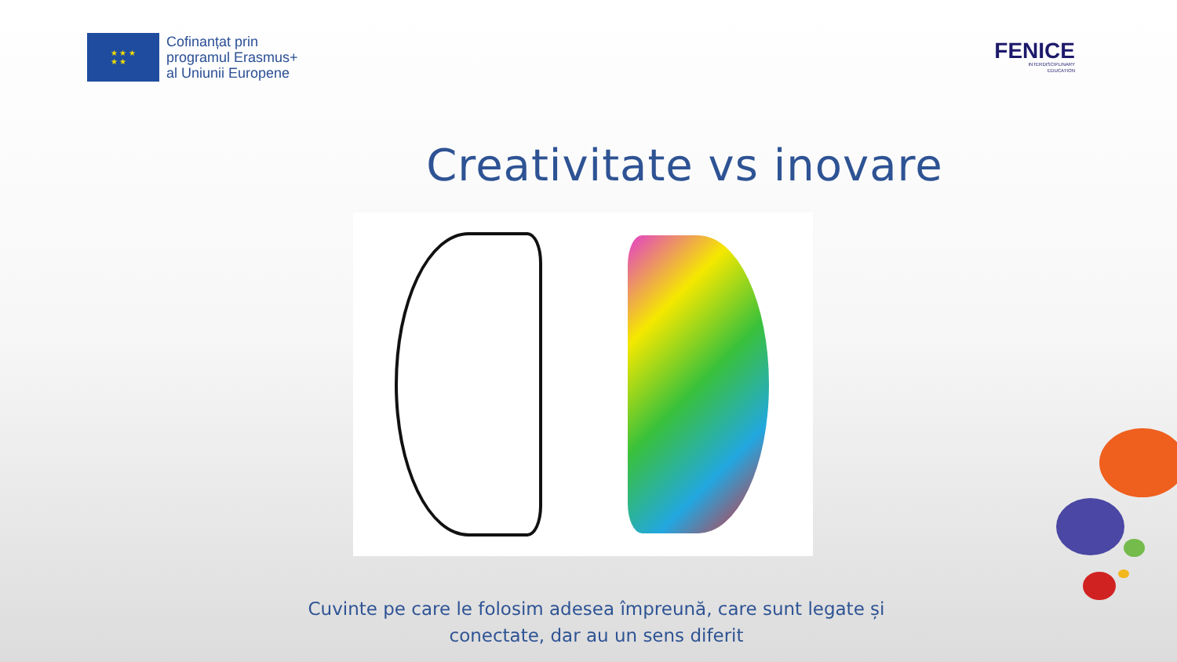★ ★ ★
★ ★
Cofinanțat prin
programul Erasmus+
al Uniunii Europene
FENICE
INTERDISCIPLINARY
EDUCATION
Creativitate vs inovare
Cuvinte pe care le folosim adesea împreună, care sunt legate și conectate, dar au un sens diferit